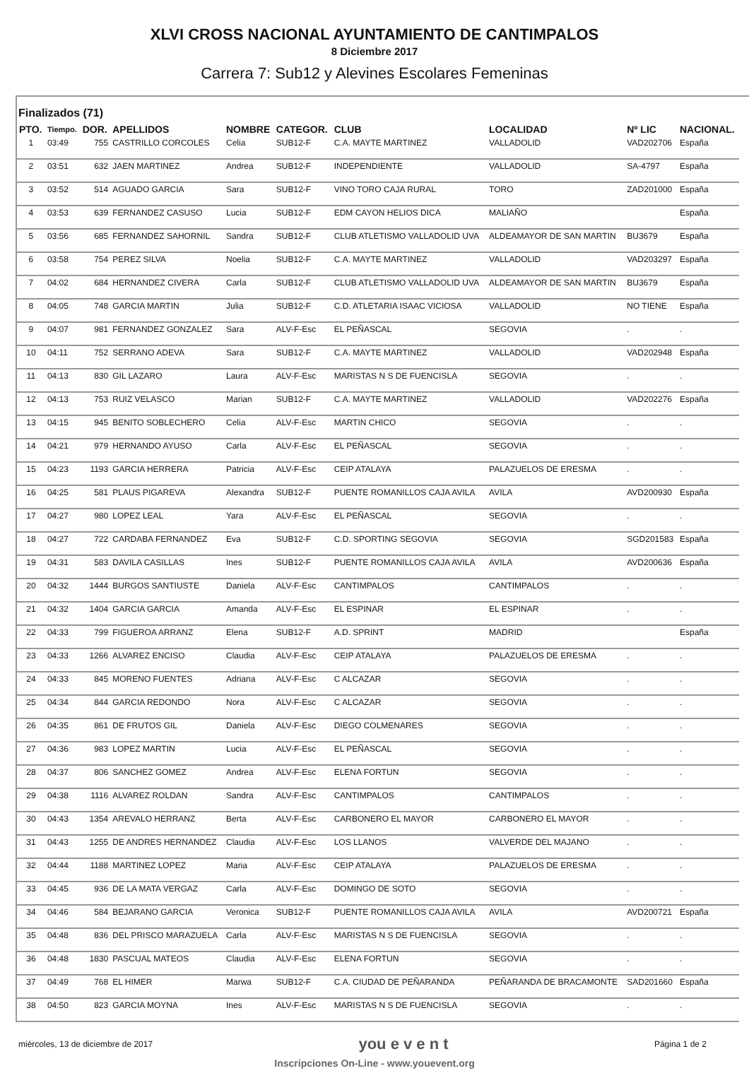XLVI CROSS NACIONAL AYUNTAMIENTO DE CANTIMPALOS
8 Diciembre 2017
Carrera 7: Sub12 y Alevines Escolares Femeninas
Finalizados (71)
| PTO. | Tiempo. | DOR. | APELLIDOS | NOMBRE | CATEGOR. | CLUB | LOCALIDAD | Nº LIC | NACIONAL. |
| --- | --- | --- | --- | --- | --- | --- | --- | --- | --- |
| 1 | 03:49 | 755 | CASTRILLO CORCOLES | Celia | SUB12-F | C.A. MAYTE MARTINEZ | VALLADOLID | VAD202706 | España |
| 2 | 03:51 | 632 | JAEN MARTINEZ | Andrea | SUB12-F | INDEPENDIENTE | VALLADOLID | SA-4797 | España |
| 3 | 03:52 | 514 | AGUADO GARCIA | Sara | SUB12-F | VINO TORO CAJA RURAL | TORO | ZAD201000 | España |
| 4 | 03:53 | 639 | FERNANDEZ CASUSO | Lucia | SUB12-F | EDM CAYON HELIOS DICA | MALIAÑO | | España |
| 5 | 03:56 | 685 | FERNANDEZ SAHORNIL | Sandra | SUB12-F | CLUB ATLETISMO VALLADOLID UVA | ALDEAMAYOR DE SAN MARTIN | BU3679 | España |
| 6 | 03:58 | 754 | PEREZ SILVA | Noelia | SUB12-F | C.A. MAYTE MARTINEZ | VALLADOLID | VAD203297 | España |
| 7 | 04:02 | 684 | HERNANDEZ CIVERA | Carla | SUB12-F | CLUB ATLETISMO VALLADOLID UVA | ALDEAMAYOR DE SAN MARTIN | BU3679 | España |
| 8 | 04:05 | 748 | GARCIA MARTIN | Julia | SUB12-F | C.D. ATLETARIA ISAAC VICIOSA | VALLADOLID | NO TIENE | España |
| 9 | 04:07 | 981 | FERNANDEZ GONZALEZ | Sara | ALV-F-Esc | EL PEÑASCAL | SEGOVIA | . | . |
| 10 | 04:11 | 752 | SERRANO ADEVA | Sara | SUB12-F | C.A. MAYTE MARTINEZ | VALLADOLID | VAD202948 | España |
| 11 | 04:13 | 830 | GIL LAZARO | Laura | ALV-F-Esc | MARISTAS N S DE FUENCISLA | SEGOVIA | . | . |
| 12 | 04:13 | 753 | RUIZ VELASCO | Marian | SUB12-F | C.A. MAYTE MARTINEZ | VALLADOLID | VAD202276 | España |
| 13 | 04:15 | 945 | BENITO SOBLECHERO | Celia | ALV-F-Esc | MARTIN CHICO | SEGOVIA | . | . |
| 14 | 04:21 | 979 | HERNANDO AYUSO | Carla | ALV-F-Esc | EL PEÑASCAL | SEGOVIA | . | . |
| 15 | 04:23 | 1193 | GARCIA HERRERA | Patricia | ALV-F-Esc | CEIP ATALAYA | PALAZUELOS DE ERESMA | . | . |
| 16 | 04:25 | 581 | PLAUS PIGAREVA | Alexandra | SUB12-F | PUENTE ROMANILLOS CAJA AVILA | AVILA | AVD200930 | España |
| 17 | 04:27 | 980 | LOPEZ LEAL | Yara | ALV-F-Esc | EL PEÑASCAL | SEGOVIA | . | . |
| 18 | 04:27 | 722 | CARDABA FERNANDEZ | Eva | SUB12-F | C.D. SPORTING SEGOVIA | SEGOVIA | SGD201583 | España |
| 19 | 04:31 | 583 | DAVILA CASILLAS | Ines | SUB12-F | PUENTE ROMANILLOS CAJA AVILA | AVILA | AVD200636 | España |
| 20 | 04:32 | 1444 | BURGOS SANTIUSTE | Daniela | ALV-F-Esc | CANTIMPALOS | CANTIMPALOS | . | . |
| 21 | 04:32 | 1404 | GARCIA GARCIA | Amanda | ALV-F-Esc | EL ESPINAR | EL ESPINAR | . | . |
| 22 | 04:33 | 799 | FIGUEROA ARRANZ | Elena | SUB12-F | A.D. SPRINT | MADRID | | España |
| 23 | 04:33 | 1266 | ALVAREZ ENCISO | Claudia | ALV-F-Esc | CEIP ATALAYA | PALAZUELOS DE ERESMA | . | . |
| 24 | 04:33 | 845 | MORENO FUENTES | Adriana | ALV-F-Esc | C ALCAZAR | SEGOVIA | . | . |
| 25 | 04:34 | 844 | GARCIA REDONDO | Nora | ALV-F-Esc | C ALCAZAR | SEGOVIA | . | . |
| 26 | 04:35 | 861 | DE FRUTOS GIL | Daniela | ALV-F-Esc | DIEGO COLMENARES | SEGOVIA | . | . |
| 27 | 04:36 | 983 | LOPEZ MARTIN | Lucia | ALV-F-Esc | EL PEÑASCAL | SEGOVIA | . | . |
| 28 | 04:37 | 806 | SANCHEZ GOMEZ | Andrea | ALV-F-Esc | ELENA FORTUN | SEGOVIA | . | . |
| 29 | 04:38 | 1116 | ALVAREZ ROLDAN | Sandra | ALV-F-Esc | CANTIMPALOS | CANTIMPALOS | . | . |
| 30 | 04:43 | 1354 | AREVALO HERRANZ | Berta | ALV-F-Esc | CARBONERO EL MAYOR | CARBONERO EL MAYOR | . | . |
| 31 | 04:43 | 1255 | DE ANDRES HERNANDEZ | Claudia | ALV-F-Esc | LOS LLANOS | VALVERDE DEL MAJANO | . | . |
| 32 | 04:44 | 1188 | MARTINEZ LOPEZ | Maria | ALV-F-Esc | CEIP ATALAYA | PALAZUELOS DE ERESMA | . | . |
| 33 | 04:45 | 936 | DE LA MATA VERGAZ | Carla | ALV-F-Esc | DOMINGO DE SOTO | SEGOVIA | . | . |
| 34 | 04:46 | 584 | BEJARANO GARCIA | Veronica | SUB12-F | PUENTE ROMANILLOS CAJA AVILA | AVILA | AVD200721 | España |
| 35 | 04:48 | 836 | DEL PRISCO MARAZUELA | Carla | ALV-F-Esc | MARISTAS N S DE FUENCISLA | SEGOVIA | . | . |
| 36 | 04:48 | 1830 | PASCUAL MATEOS | Claudia | ALV-F-Esc | ELENA FORTUN | SEGOVIA | . | . |
| 37 | 04:49 | 768 | EL HIMER | Marwa | SUB12-F | C.A. CIUDAD DE PEÑARANDA | PEÑARANDA DE BRACAMONTE | SAD201660 | España |
| 38 | 04:50 | 823 | GARCIA MOYNA | Ines | ALV-F-Esc | MARISTAS N S DE FUENCISLA | SEGOVIA | . | . |
miércoles, 13 de diciembre de 2017 you e v e n t Página 1 de 2
Inscripciones On-Line - www.youevent.org